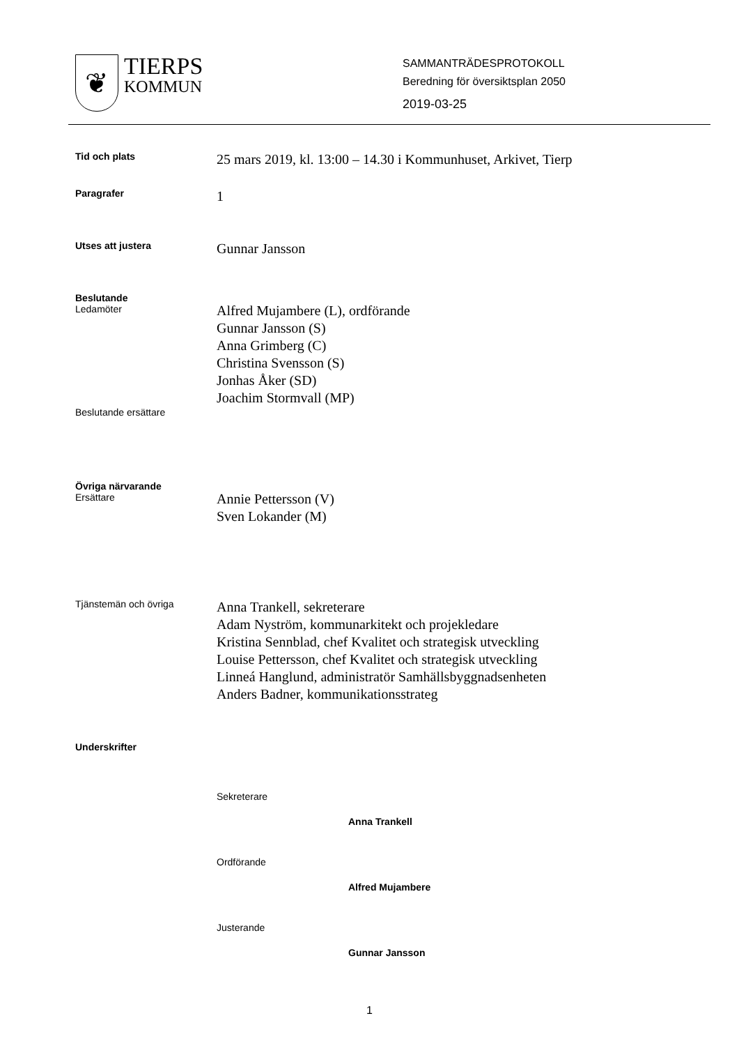❦
TIERPS
KOMMUN
SAMMANTRÄDESPROTOKOLL
Beredning för översiktsplan 2050
2019-03-25
Tid och plats
25 mars 2019, kl. 13:00 – 14.30 i Kommunhuset, Arkivet, Tierp
Paragrafer
1
Utses att justera
Gunnar Jansson
Beslutande
Ledamöter
Alfred Mujambere (L), ordförande
Gunnar Jansson (S)
Anna Grimberg (C)
Christina Svensson (S)
Jonhas Åker (SD)
Joachim Stormvall (MP)
Beslutande ersättare
Övriga närvarande
Ersättare
Annie Pettersson (V)
Sven Lokander (M)
Tjänstemän och övriga
Anna Trankell, sekreterare
Adam Nyström, kommunarkitekt och projekledare
Kristina Sennblad, chef Kvalitet och strategisk utveckling
Louise Pettersson, chef Kvalitet och strategisk utveckling
Linneá Hanglund, administratör Samhällsbyggnadsenheten
Anders Badner, kommunikationsstrateg
Underskrifter
Sekreterare
Anna Trankell
Ordförande
Alfred Mujambere
Justerande
Gunnar Jansson
1